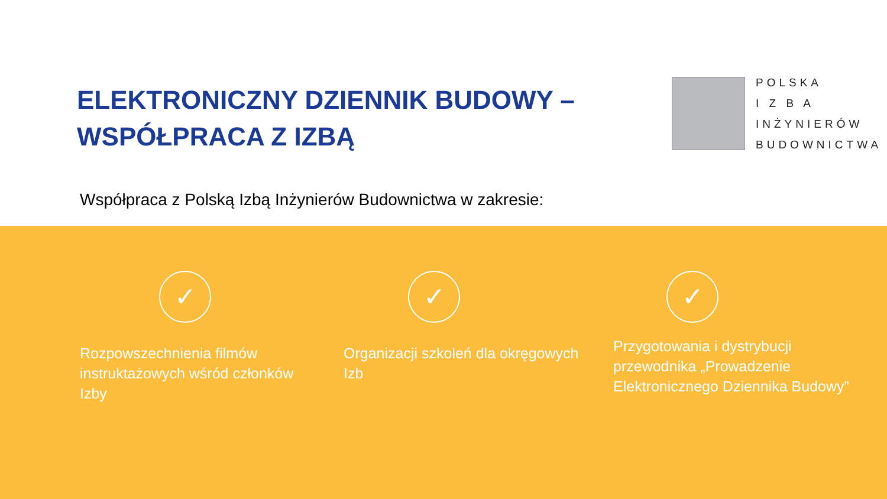ELEKTRONICZNY DZIENNIK BUDOWY –
WSPÓŁPRACA Z IZBĄ
POLSKA
I Z B A
INŻYNIERÓW
BUDOWNICTWA
Współpraca z Polską Izbą Inżynierów Budownictwa w zakresie:
✓
Rozpowszechnienia filmów instruktażowych wśród członków Izby
✓
Organizacji szkoleń dla okręgowych Izb
✓
Przygotowania i dystrybucji przewodnika „Prowadzenie Elektronicznego Dziennika Budowy”